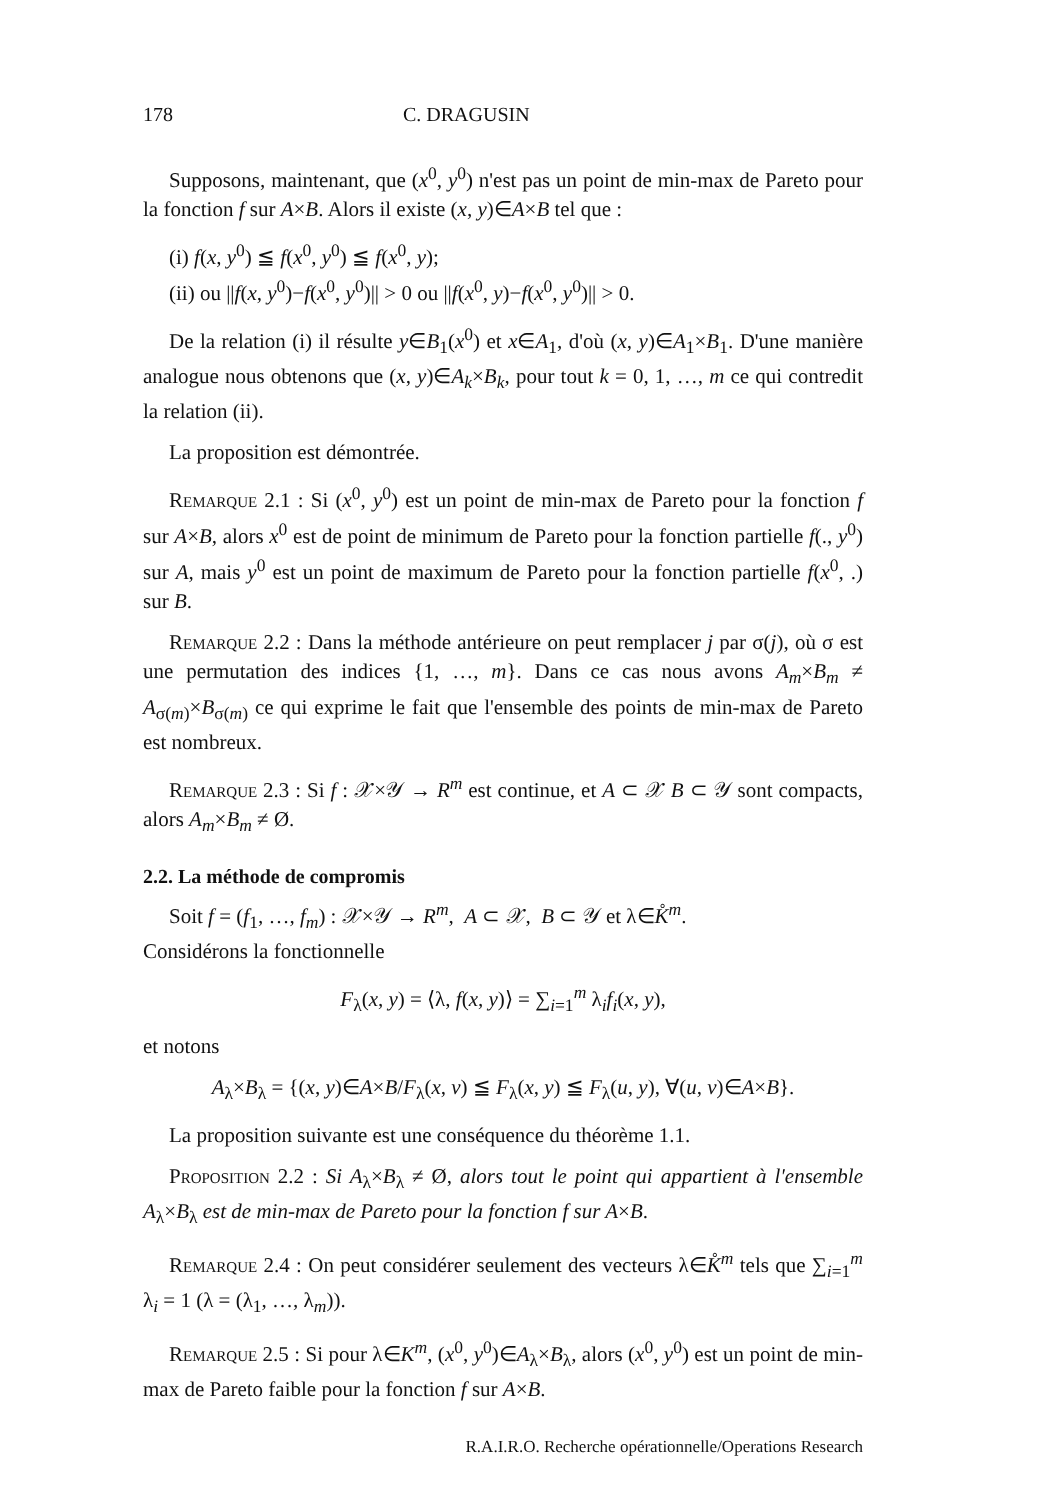178 C. DRAGUSIN
Supposons, maintenant, que (x<sup>0</sup>, y<sup>0</sup>) n'est pas un point de min-max de Pareto pour la fonction f sur A×B. Alors il existe (x, y)∈A×B tel que :
(i) f(x, y<sup>0</sup>) ≦ f(x<sup>0</sup>, y<sup>0</sup>) ≦ f(x<sup>0</sup>, y);
(ii) ou ||f(x, y<sup>0</sup>)−f(x<sup>0</sup>, y<sup>0</sup>)|| > 0 ou ||f(x<sup>0</sup>, y)−f(x<sup>0</sup>, y<sup>0</sup>)|| > 0.
De la relation (i) il résulte y∈B<sub>1</sub>(x<sup>0</sup>) et x∈A<sub>1</sub>, d'où (x, y)∈A<sub>1</sub>×B<sub>1</sub>. D'une manière analogue nous obtenons que (x, y)∈A<sub>k</sub>×B<sub>k</sub>, pour tout k = 0, 1, …, m ce qui contredit la relation (ii).
La proposition est démontrée.
Remarque 2.1 : Si (x<sup>0</sup>, y<sup>0</sup>) est un point de min-max de Pareto pour la fonction f sur A×B, alors x<sup>0</sup> est de point de minimum de Pareto pour la fonction partielle f(., y<sup>0</sup>) sur A, mais y<sup>0</sup> est un point de maximum de Pareto pour la fonction partielle f(x<sup>0</sup>, .) sur B.
Remarque 2.2 : Dans la méthode antérieure on peut remplacer j par σ(j), où σ est une permutation des indices {1, …, m}. Dans ce cas nous avons A<sub>m</sub>×B<sub>m</sub> ≠ A<sub>σ(m)</sub>×B<sub>σ(m)</sub> ce qui exprime le fait que l'ensemble des points de min-max de Pareto est nombreux.
Remarque 2.3 : Si f : 𝒳×𝒴 → R<sup>m</sup> est continue, et A ⊂ 𝒳 B ⊂ 𝒴 sont compacts, alors A<sub>m</sub>×B<sub>m</sub> ≠ Ø.
2.2. La méthode de compromis
Soit f = (f<sub>1</sub>, …, f<sub>m</sub>) : 𝒳×𝒴 → R<sup>m</sup>, A ⊂ 𝒳, B ⊂ 𝒴 et λ∈K̊<sup>m</sup>.
Considérons la fonctionnelle
F<sub>λ</sub>(x, y) = ⟨λ, f(x, y)⟩ = ∑<sub>i=1</sub><sup>m</sup> λ<sub>i</sub>f<sub>i</sub>(x, y),
et notons
A<sub>λ</sub>×B<sub>λ</sub> = {(x, y)∈A×B/F<sub>λ</sub>(x, v) ≦ F<sub>λ</sub>(x, y) ≦ F<sub>λ</sub>(u, y), ∀(u, v)∈A×B}.
La proposition suivante est une conséquence du théorème 1.1.
Proposition 2.2 : Si A<sub>λ</sub>×B<sub>λ</sub> ≠ Ø, alors tout le point qui appartient à l'ensemble A<sub>λ</sub>×B<sub>λ</sub> est de min-max de Pareto pour la fonction f sur A×B.
Remarque 2.4 : On peut considérer seulement des vecteurs λ∈K̊<sup>m</sup> tels que ∑<sub>i=1</sub><sup>m</sup> λ<sub>i</sub> = 1 (λ = (λ<sub>1</sub>, …, λ<sub>m</sub>)).
Remarque 2.5 : Si pour λ∈K<sup>m</sup>, (x<sup>0</sup>, y<sup>0</sup>)∈A<sub>λ</sub>×B<sub>λ</sub>, alors (x<sup>0</sup>, y<sup>0</sup>) est un point de min-max de Pareto faible pour la fonction f sur A×B.
R.A.I.R.O. Recherche opérationnelle/Operations Research